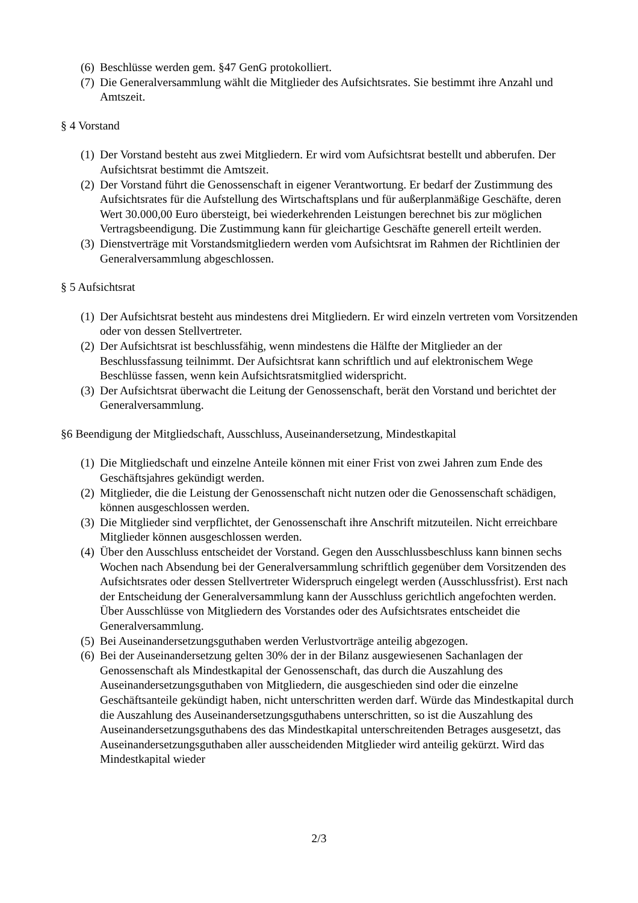(6) Beschlüsse werden gem. §47 GenG protokolliert.
(7) Die Generalversammlung wählt die Mitglieder des Aufsichtsrates. Sie bestimmt ihre Anzahl und Amtszeit.
§ 4 Vorstand
(1) Der Vorstand besteht aus zwei Mitgliedern. Er wird vom Aufsichtsrat bestellt und abberufen. Der Aufsichtsrat bestimmt die Amtszeit.
(2) Der Vorstand führt die Genossenschaft in eigener Verantwortung. Er bedarf der Zustimmung des Aufsichtsrates für die Aufstellung des Wirtschaftsplans und für außerplanmäßige Geschäfte, deren Wert 30.000,00 Euro übersteigt, bei wiederkehrenden Leistungen berechnet bis zur möglichen Vertragsbeendigung. Die Zustimmung kann für gleichartige Geschäfte generell erteilt werden.
(3) Dienstverträge mit Vorstandsmitgliedern werden vom Aufsichtsrat im Rahmen der Richtlinien der Generalversammlung abgeschlossen.
§ 5 Aufsichtsrat
(1) Der Aufsichtsrat besteht aus mindestens drei Mitgliedern. Er wird einzeln vertreten vom Vorsitzenden oder von dessen Stellvertreter.
(2) Der Aufsichtsrat ist beschlussfähig, wenn mindestens die Hälfte der Mitglieder an der Beschlussfassung teilnimmt. Der Aufsichtsrat kann schriftlich und auf elektronischem Wege Beschlüsse fassen, wenn kein Aufsichtsratsmitglied widerspricht.
(3) Der Aufsichtsrat überwacht die Leitung der Genossenschaft, berät den Vorstand und berichtet der Generalversammlung.
§6 Beendigung der Mitgliedschaft, Ausschluss, Auseinandersetzung, Mindestkapital
(1) Die Mitgliedschaft und einzelne Anteile können mit einer Frist von zwei Jahren zum Ende des Geschäftsjahres gekündigt werden.
(2) Mitglieder, die die Leistung der Genossenschaft nicht nutzen oder die Genossenschaft schädigen, können ausgeschlossen werden.
(3) Die Mitglieder sind verpflichtet, der Genossenschaft ihre Anschrift mitzuteilen. Nicht erreichbare Mitglieder können ausgeschlossen werden.
(4) Über den Ausschluss entscheidet der Vorstand. Gegen den Ausschlussbeschluss kann binnen sechs Wochen nach Absendung bei der Generalversammlung schriftlich gegenüber dem Vorsitzenden des Aufsichtsrates oder dessen Stellvertreter Widerspruch eingelegt werden (Ausschlussfrist). Erst nach der Entscheidung der Generalversammlung kann der Ausschluss gerichtlich angefochten werden. Über Ausschlüsse von Mitgliedern des Vorstandes oder des Aufsichtsrates entscheidet die Generalversammlung.
(5) Bei Auseinandersetzungsguthaben werden Verlustvorträge anteilig abgezogen.
(6) Bei der Auseinandersetzung gelten 30% der in der Bilanz ausgewiesenen Sachanlagen der Genossenschaft als Mindestkapital der Genossenschaft, das durch die Auszahlung des Auseinandersetzungsguthaben von Mitgliedern, die ausgeschieden sind oder die einzelne Geschäftsanteile gekündigt haben, nicht unterschritten werden darf. Würde das Mindestkapital durch die Auszahlung des Auseinandersetzungsguthabens unterschritten, so ist die Auszahlung des Auseinandersetzungsguthabens des das Mindestkapital unterschreitenden Betrages ausgesetzt, das Auseinandersetzungsguthaben aller ausscheidenden Mitglieder wird anteilig gekürzt. Wird das Mindestkapital wieder
2/3